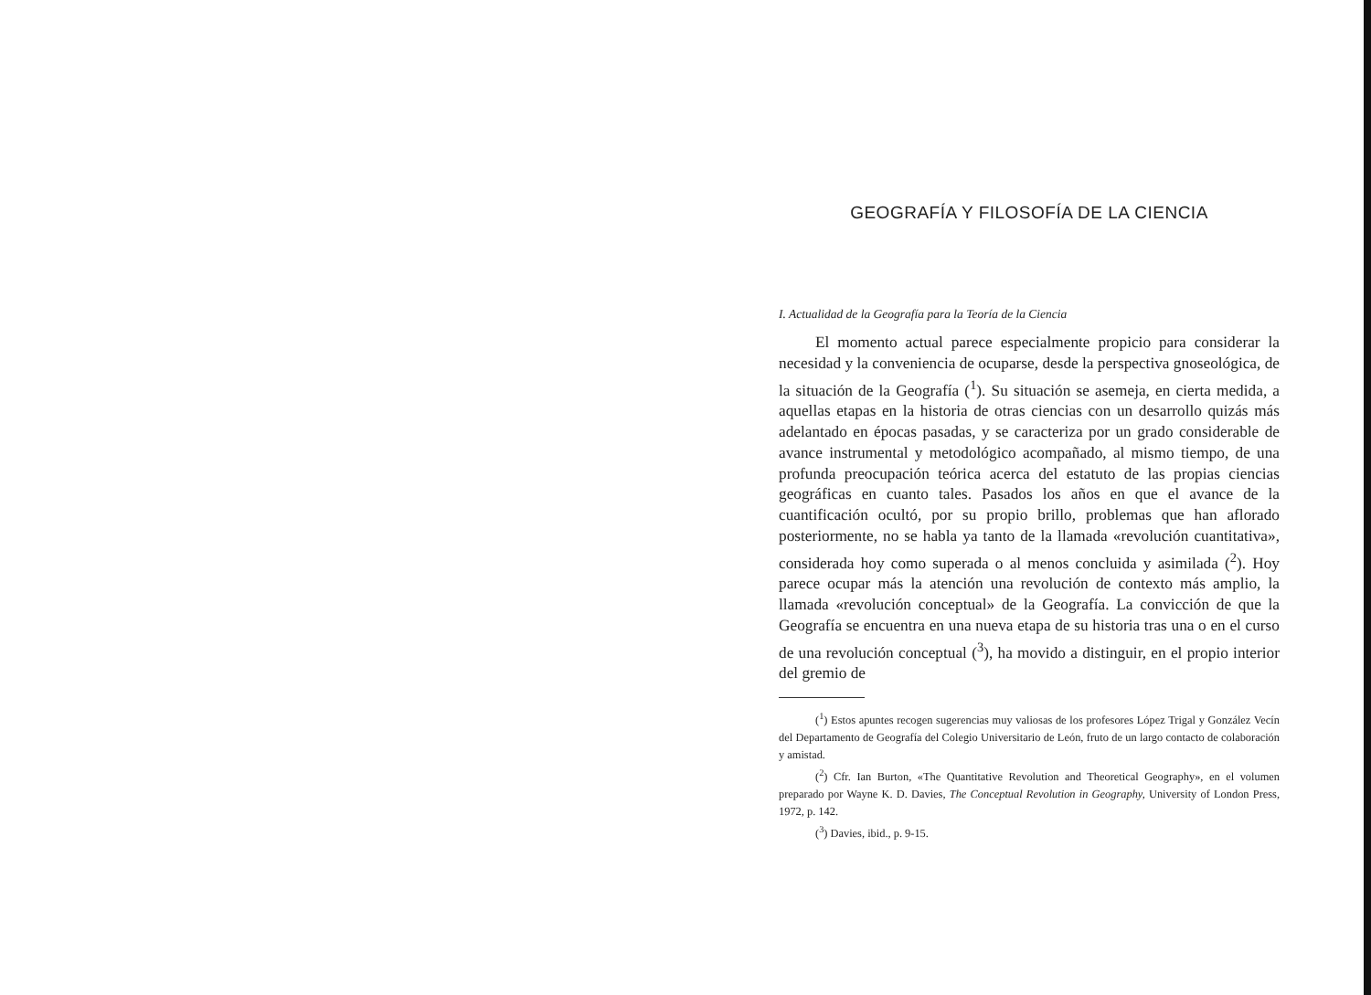GEOGRAFÍA Y FILOSOFÍA DE LA CIENCIA
I. Actualidad de la Geografía para la Teoría de la Ciencia
El momento actual parece especialmente propicio para considerar la necesidad y la conveniencia de ocuparse, desde la perspectiva gnoseológica, de la situación de la Geografía (<sup>1</sup>). Su situación se asemeja, en cierta medida, a aquellas etapas en la historia de otras ciencias con un desarrollo quizás más adelantado en épocas pasadas, y se caracteriza por un grado considerable de avance instrumental y metodológico acompañado, al mismo tiempo, de una profunda preocupación teórica acerca del estatuto de las propias ciencias geográficas en cuanto tales. Pasados los años en que el avance de la cuantificación ocultó, por su propio brillo, problemas que han aflorado posteriormente, no se habla ya tanto de la llamada «revolución cuantitativa», considerada hoy como superada o al menos concluida y asimilada (<sup>2</sup>). Hoy parece ocupar más la atención una revolución de contexto más amplio, la llamada «revolución conceptual» de la Geografía. La convicción de que la Geografía se encuentra en una nueva etapa de su historia tras una o en el curso de una revolución conceptual (<sup>3</sup>), ha movido a distinguir, en el propio interior del gremio de
(<sup>1</sup>) Estos apuntes recogen sugerencias muy valiosas de los profesores López Trigal y González Vecín del Departamento de Geografía del Colegio Universitario de León, fruto de un largo contacto de colaboración y amistad.
(<sup>2</sup>) Cfr. Ian Burton, «The Quantitative Revolution and Theoretical Geography», en el volumen preparado por Wayne K. D. Davies, The Conceptual Revolution in Geography, University of London Press, 1972, p. 142.
(<sup>3</sup>) Davies, ibid., p. 9-15.